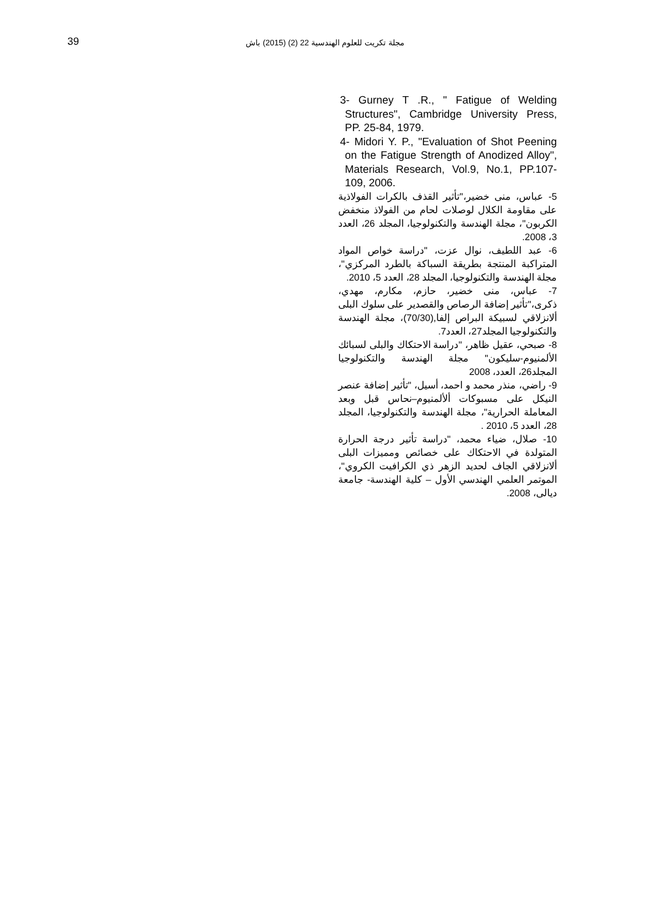مجلة تكريت للعلوم الهندسية 22 (2) (2015) باش
39
3- Gurney T .R., " Fatigue of Welding Structures", Cambridge University Press, PP. 25-84, 1979.
4- Midori Y. P., "Evaluation of Shot Peening on the Fatigue Strength of Anodized Alloy", Materials Research, Vol.9, No.1, PP.107-109, 2006.
5- عباس، منى خضير،"تأثير القذف بالكرات الفولاذية على مقاومة الكلال لوصلات لحام من الفولاذ منخفض الكربون"، مجلة الهندسة والتكنولوجيا، المجلد 26، العدد 3، 2008.
6- عبد اللطيف، نوال عزت، "دراسة خواص المواد المتراكبة المنتجة بطريقة السباكة بالطرد المركزي"، مجلة الهندسة والتكنولوجيا، المجلد 28، العدد 5، 2010.
7- عباس، منى خضير، حازم، مكارم، مهدي، ذكرى،"تأثير إضافة الرصاص والقصدير على سلوك البلى ألانزلاقي لسبيكة البراص إلفا,(70/30)، مجلة الهندسة والتكنولوجيا المجلد27، العدد7.
8- صبحي، عقيل ظاهر، "دراسة الاحتكاك والبلى لسبائك الألمنيوم-سليكون" مجلة الهندسة والتكنولوجيا المجلد26، العدد، 2008
9- راضي، منذر محمد و احمد، أسيل، "تأثير إضافة عنصر النيكل على مسبوكات ألألمنيوم–نحاس قبل وبعد المعاملة الحرارية"، مجلة الهندسة والتكنولوجيا، المجلد 28، العدد 5، 2010 .
10- صلال، ضياء محمد، "دراسة تأثير درجة الحرارة المتولدة في الاحتكاك على خصائص ومميزات البلى ألانزلاقي الجاف لحديد الزهر ذي الكرافيت الكروي"، الموتمر العلمي الهندسي الأول – كلية الهندسة- جامعة ديالى، 2008.